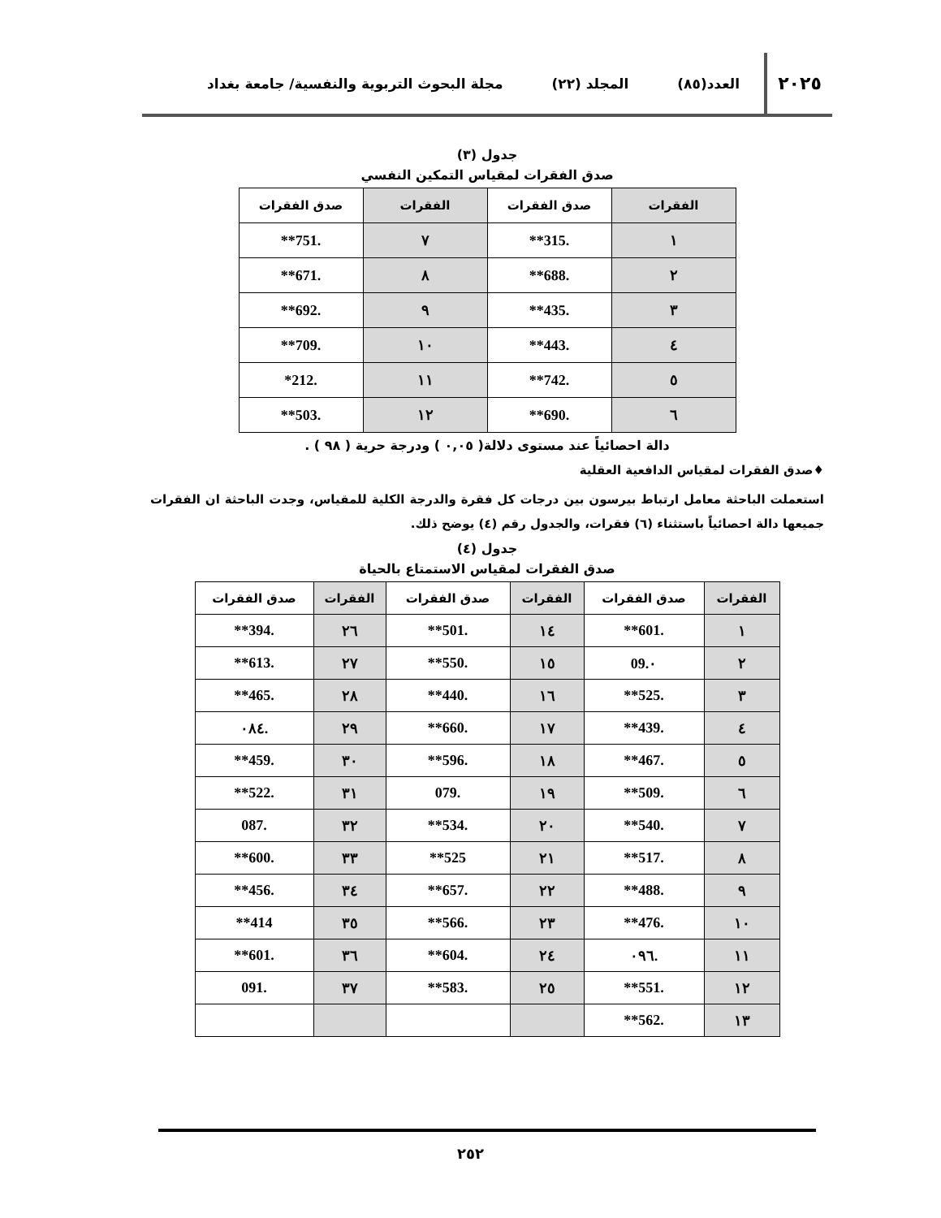٢٠٢٥
العدد(٨٥) المجلد (٢٢) مجلة البحوث التربوية والنفسية/ جامعة بغداد
جدول (٣)
صدق الفقرات لمقياس التمكين النفسي
| الفقرات | صدق الفقرات | الفقرات | صدق الفقرات |
| --- | --- | --- | --- |
| ١ | .315** | ٧ | .751** |
| ٢ | .688** | ٨ | .671** |
| ٣ | .435** | ٩ | .692** |
| ٤ | .443** | ١٠ | .709** |
| ٥ | .742** | ١١ | .212* |
| ٦ | .690** | ١٢ | .503** |
دالة احصائياً عند مستوى دلالة( ٠,٠٥ ) ودرجة حرية ( ٩٨ ) .
♦صدق الفقرات لمقياس الدافعية العقلية
استعملت الباحثة معامل ارتباط بيرسون بين درجات كل فقرة والدرجة الكلية للمقياس، وجدت الباحثة ان الفقرات جميعها دالة احصائياً باستثناء (٦) فقرات، والجدول رقم (٤) يوضح ذلك.
جدول (٤)
صدق الفقرات لمقياس الاستمتاع بالحياة
| الفقرات | صدق الفقرات | الفقرات | صدق الفقرات | الفقرات | صدق الفقرات |
| --- | --- | --- | --- | --- | --- |
| ١ | .601** | ١٤ | .501** | ٢٦ | .394** |
| ٢ | ٠.09 | ١٥ | .550** | ٢٧ | .613** |
| ٣ | .525** | ١٦ | .440** | ٢٨ | .465** |
| ٤ | .439** | ١٧ | .660** | ٢٩ | .٠٨٤ |
| ٥ | .467** | ١٨ | .596** | ٣٠ | .459** |
| ٦ | .509** | ١٩ | .079 | ٣١ | .522** |
| ٧ | .540** | ٢٠ | .534** | ٣٢ | .087 |
| ٨ | .517** | ٢١ | 525** | ٣٣ | .600** |
| ٩ | .488** | ٢٢ | .657** | ٣٤ | .456** |
| ١٠ | .476** | ٢٣ | .566** | ٣٥ | 414** |
| ١١ | .٠٩٦ | ٢٤ | .604** | ٣٦ | .601** |
| ١٢ | .551** | ٢٥ | .583** | ٣٧ | .091 |
| ١٣ | .562** | | | | |
٢٥٢